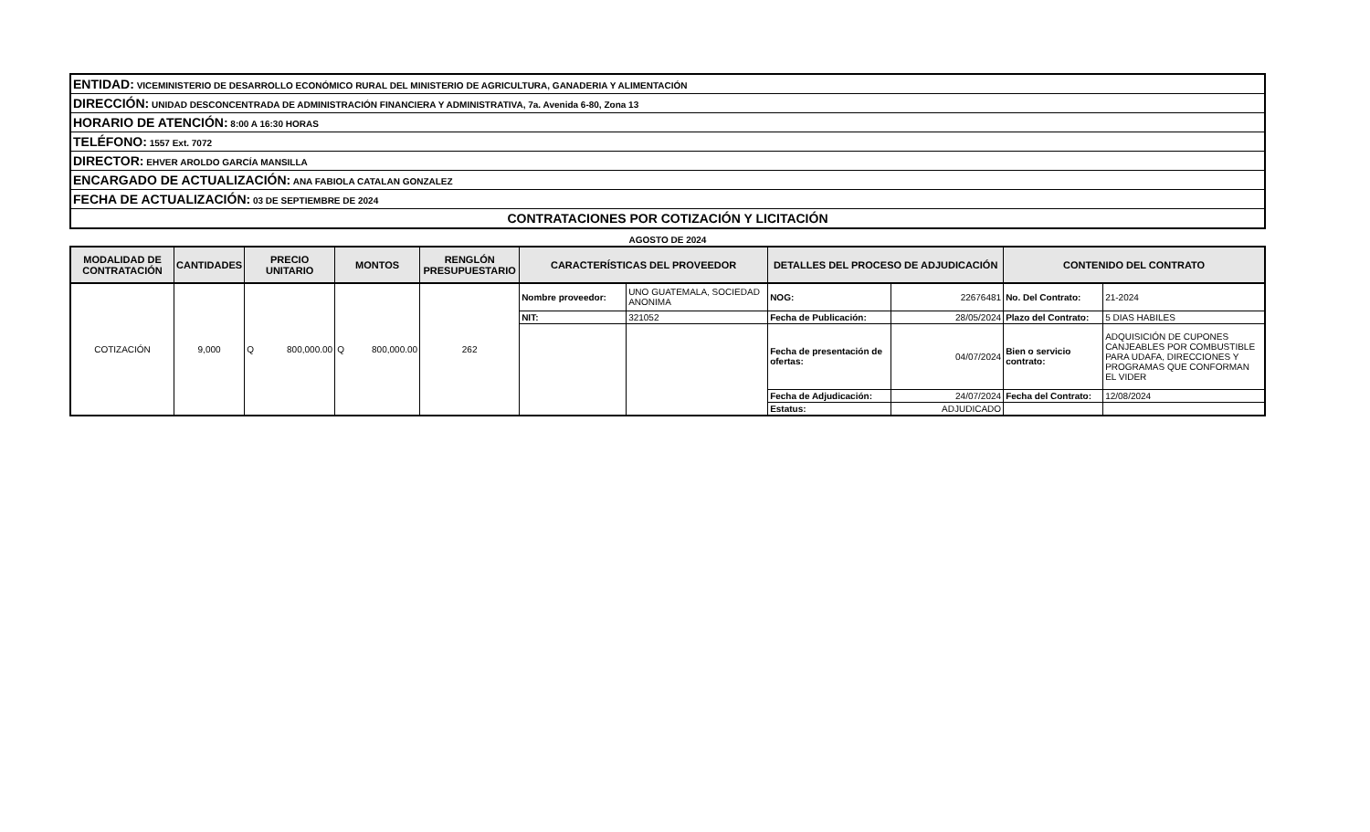| ENTIDAD: VICEMINISTERIO DE DESARROLLO ECONÓMICO RURAL DEL MINISTERIO DE AGRICULTURA, GANADERIA Y ALIMENTACIÓN |
| DIRECCIÓN: UNIDAD DESCONCENTRADA DE ADMINISTRACIÓN FINANCIERA Y ADMINISTRATIVA, 7a. Avenida 6-80, Zona 13 |
| HORARIO DE ATENCIÓN: 8:00 A 16:30 HORAS |
| TELÉFONO: 1557 Ext. 7072 |
| DIRECTOR: EHVER AROLDO GARCÍA MANSILLA |
| ENCARGADO DE ACTUALIZACIÓN: ANA FABIOLA CATALAN GONZALEZ |
| FECHA DE ACTUALIZACIÓN: 03 DE SEPTIEMBRE DE 2024 |
| CONTRATACIONES POR COTIZACIÓN Y LICITACIÓN |
AGOSTO DE 2024
| MODALIDAD DE CONTRATACIÓN | CANTIDADES | PRECIO UNITARIO | MONTOS | RENGLÓN PRESUPUESTARIO | CARACTERÍSTICAS DEL PROVEEDOR | | DETALLES DEL PROCESO DE ADJUDICACIÓN | | CONTENIDO DEL CONTRATO | |
| --- | --- | --- | --- | --- | --- | --- | --- | --- | --- | --- |
| COTIZACIÓN | 9,000 | Q 800,000.00 | Q 800,000.00 | 262 | Nombre proveedor: | UNO GUATEMALA, SOCIEDAD ANONIMA | NOG: | 22676481 | No. Del Contrato: | 21-2024 |
| | | | | | NIT: | 321052 | Fecha de Publicación: | 28/05/2024 | Plazo del Contrato: | 5 DIAS HABILES |
| | | | | | | | Fecha de presentación de ofertas: | 04/07/2024 | Bien o servicio contrato: | ADQUISICIÓN DE CUPONES CANJEABLES POR COMBUSTIBLE PARA UDAFA, DIRECCIONES Y PROGRAMAS QUE CONFORMAN EL VIDER |
| | | | | | | | Fecha de Adjudicación: | 24/07/2024 | Fecha del Contrato: | 12/08/2024 |
| | | | | | | | Estatus: | ADJUDICADO | | |